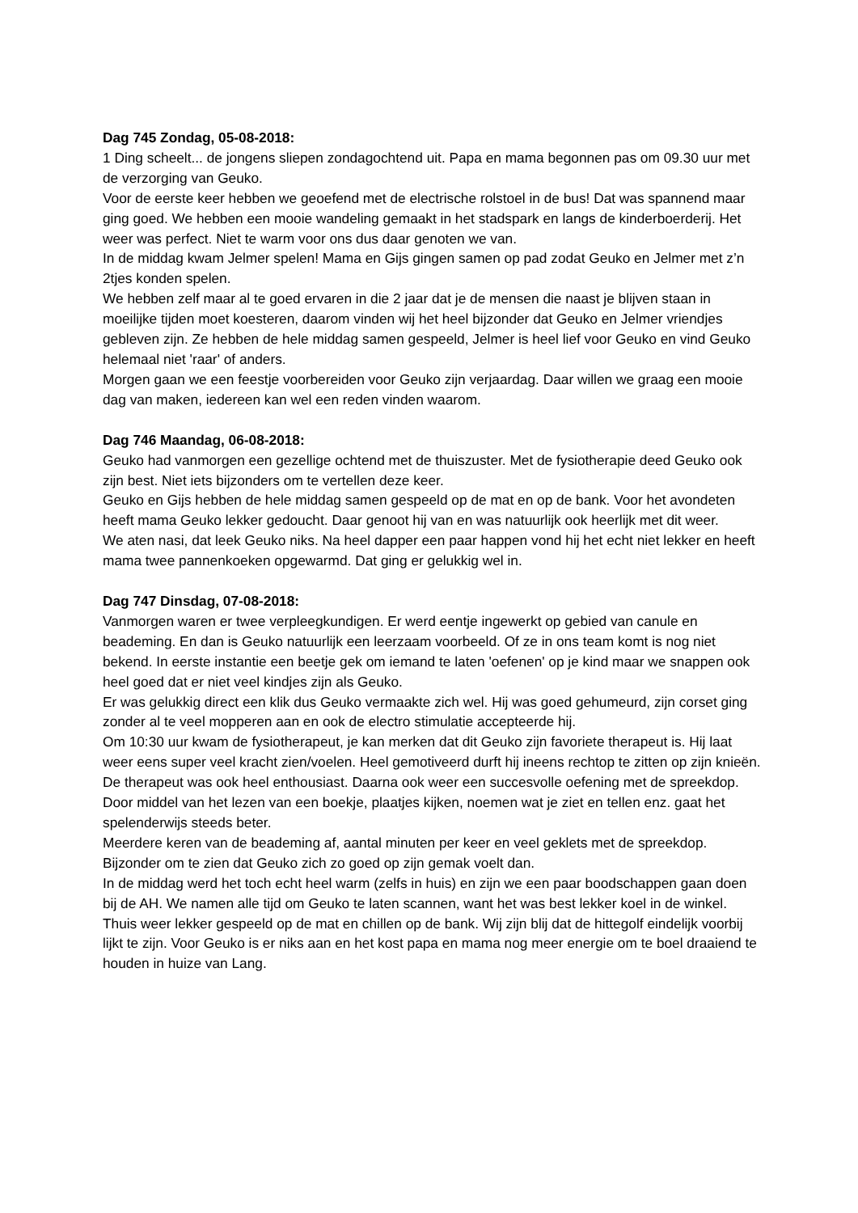Dag 745 Zondag, 05-08-2018:
1 Ding scheelt... de jongens sliepen zondagochtend uit. Papa en mama begonnen pas om 09.30 uur met de verzorging van Geuko.
Voor de eerste keer hebben we geoefend met de electrische rolstoel in de bus! Dat was spannend maar ging goed. We hebben een mooie wandeling gemaakt in het stadspark en langs de kinderboerderij. Het weer was perfect. Niet te warm voor ons dus daar genoten we van.
In de middag kwam Jelmer spelen! Mama en Gijs gingen samen op pad zodat Geuko en Jelmer met z’n 2tjes konden spelen.
We hebben zelf maar al te goed ervaren in die 2 jaar dat je de mensen die naast je blijven staan in moeilijke tijden moet koesteren, daarom vinden wij het heel bijzonder dat Geuko en Jelmer vriendjes gebleven zijn. Ze hebben de hele middag samen gespeeld, Jelmer is heel lief voor Geuko en vind Geuko helemaal niet 'raar' of anders.
Morgen gaan we een feestje voorbereiden voor Geuko zijn verjaardag. Daar willen we graag een mooie dag van maken, iedereen kan wel een reden vinden waarom.
Dag 746 Maandag, 06-08-2018:
Geuko had vanmorgen een gezellige ochtend met de thuiszuster. Met de fysiotherapie deed Geuko ook zijn best. Niet iets bijzonders om te vertellen deze keer.
Geuko en Gijs hebben de hele middag samen gespeeld op de mat en op de bank. Voor het avondeten heeft mama Geuko lekker gedoucht. Daar genoot hij van en was natuurlijk ook heerlijk met dit weer.
We aten nasi, dat leek Geuko niks. Na heel dapper een paar happen vond hij het echt niet lekker en heeft mama twee pannenkoeken opgewarmd. Dat ging er gelukkig wel in.
Dag 747 Dinsdag, 07-08-2018:
Vanmorgen waren er twee verpleegkundigen. Er werd eentje ingewerkt op gebied van canule en beademing. En dan is Geuko natuurlijk een leerzaam voorbeeld. Of ze in ons team komt is nog niet bekend. In eerste instantie een beetje gek om iemand te laten 'oefenen' op je kind maar we snappen ook heel goed dat er niet veel kindjes zijn als Geuko.
Er was gelukkig direct een klik dus Geuko vermaakte zich wel. Hij was goed gehumeurd, zijn corset ging zonder al te veel mopperen aan en ook de electro stimulatie accepteerde hij.
Om 10:30 uur kwam de fysiotherapeut, je kan merken dat dit Geuko zijn favoriete therapeut is. Hij laat weer eens super veel kracht zien/voelen. Heel gemotiveerd durft hij ineens rechtop te zitten op zijn knieën. De therapeut was ook heel enthousiast. Daarna ook weer een succesvolle oefening met de spreekdop. Door middel van het lezen van een boekje, plaatjes kijken, noemen wat je ziet en tellen enz. gaat het spelenderwijs steeds beter.
Meerdere keren van de beademing af, aantal minuten per keer en veel geklets met de spreekdop. Bijzonder om te zien dat Geuko zich zo goed op zijn gemak voelt dan.
In de middag werd het toch echt heel warm (zelfs in huis) en zijn we een paar boodschappen gaan doen bij de AH. We namen alle tijd om Geuko te laten scannen, want het was best lekker koel in de winkel.
Thuis weer lekker gespeeld op de mat en chillen op de bank. Wij zijn blij dat de hittegolf eindelijk voorbij lijkt te zijn. Voor Geuko is er niks aan en het kost papa en mama nog meer energie om te boel draaiend te houden in huize van Lang.